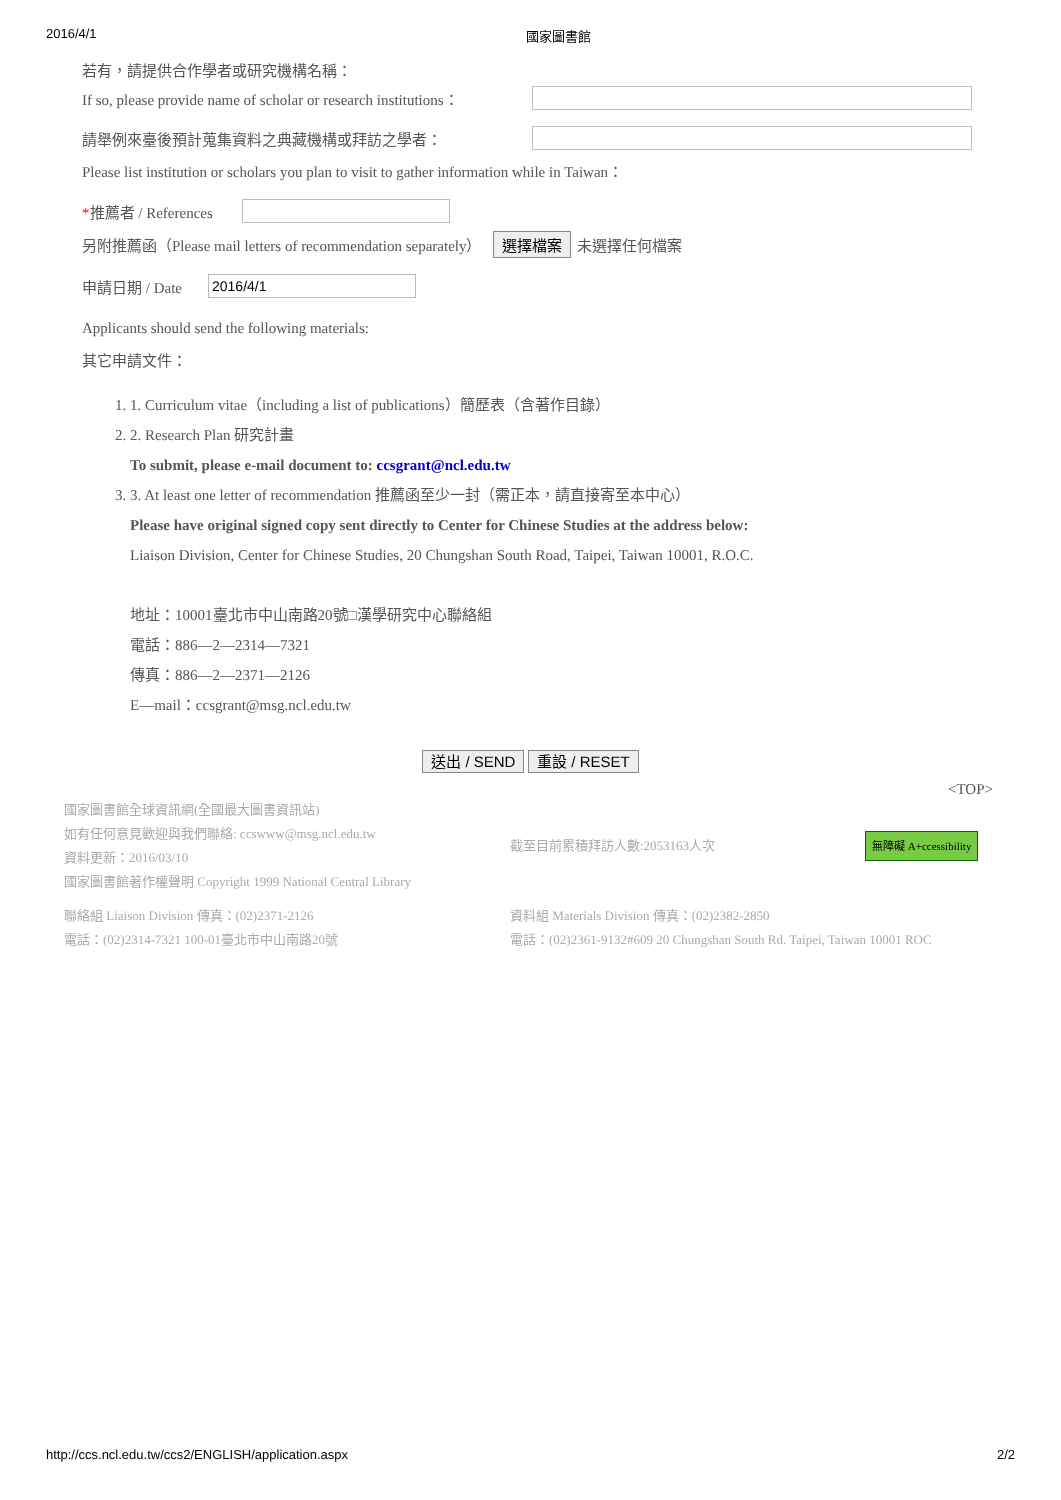2016/4/1 國家圖書館
若有，請提供合作學者或研究機構名稱：
If so, please provide name of scholar or research institutions：
請舉例來臺後預計蒐集資料之典藏機構或拜訪之學者：
Please list institution or scholars you plan to visit to gather information while in Taiwan：
*推薦者 / References
另附推薦函（Please mail letters of recommendation separately） 選擇檔案 未選擇任何檔案
申請日期 / Date 2016/4/1
Applicants should send the following materials:
其它申請文件：
1. 1. Curriculum vitae（including a list of publications）簡歷表（含著作目錄）
2. 2. Research Plan 研究計畫
To submit, please e-mail document to: ccsgrant@ncl.edu.tw
3. 3. At least one letter of recommendation 推薦函至少一封（需正本，請直接寄至本中心）
Please have original signed copy sent directly to Center for Chinese Studies at the address below:
Liaison Division, Center for Chinese Studies, 20 Chungshan South Road, Taipei, Taiwan 10001, R.O.C.
地址：10001臺北市中山南路20號□漢學研究中心聯絡組
電話：886—2—2314—7321
傳真：886—2—2371—2126
E—mail：ccsgrant@msg.ncl.edu.tw
送出 / SEND 重設 / RESET
<TOP>
國家圖書館全球資訊網(全國最大圖書資訊站)
如有任何意見歡迎與我們聯絡: ccswww@msg.ncl.edu.tw
資料更新：2016/03/10
國家圖書館著作權聲明 Copyright 1999 National Central Library
截至目前累積拜訪人數:2053163人次
無障礙 A+ccessibility
聯絡組 Liaison Division 傳真：(02)2371-2126
電話：(02)2314-7321 100-01臺北市中山南路20號
資料組 Materials Division 傳真：(02)2382-2850
電話：(02)2361-9132#609 20 Chungshan South Rd. Taipei, Taiwan 10001 ROC
http://ccs.ncl.edu.tw/ccs2/ENGLISH/application.aspx 2/2